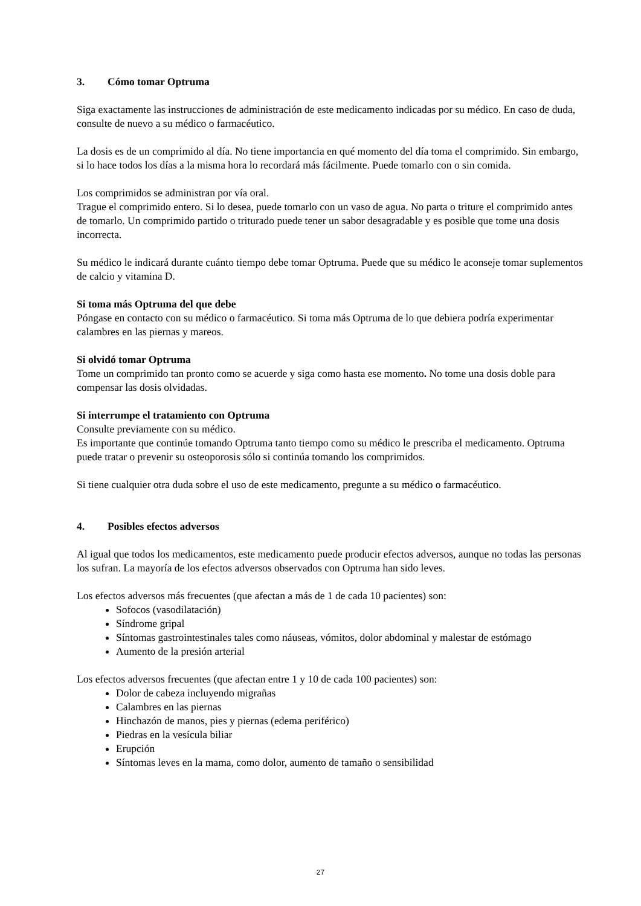3. Cómo tomar Optruma
Siga exactamente las instrucciones de administración de este medicamento indicadas por su médico. En caso de duda, consulte de nuevo a su médico o farmacéutico.
La dosis es de un comprimido al día. No tiene importancia en qué momento del día toma el comprimido. Sin embargo, si lo hace todos los días a la misma hora lo recordará más fácilmente. Puede tomarlo con o sin comida.
Los comprimidos se administran por vía oral.
Trague el comprimido entero. Si lo desea, puede tomarlo con un vaso de agua. No parta o triture el comprimido antes de tomarlo. Un comprimido partido o triturado puede tener un sabor desagradable y es posible que tome una dosis incorrecta.
Su médico le indicará durante cuánto tiempo debe tomar Optruma. Puede que su médico le aconseje tomar suplementos de calcio y vitamina D.
Si toma más Optruma del que debe
Póngase en contacto con su médico o farmacéutico. Si toma más Optruma de lo que debiera podría experimentar calambres en las piernas y mareos.
Si olvidó tomar Optruma
Tome un comprimido tan pronto como se acuerde y siga como hasta ese momento. No tome una dosis doble para compensar las dosis olvidadas.
Si interrumpe el tratamiento con Optruma
Consulte previamente con su médico.
Es importante que continúe tomando Optruma tanto tiempo como su médico le prescriba el medicamento. Optruma puede tratar o prevenir su osteoporosis sólo si continúa tomando los comprimidos.
Si tiene cualquier otra duda sobre el uso de este medicamento, pregunte a su médico o farmacéutico.
4. Posibles efectos adversos
Al igual que todos los medicamentos, este medicamento puede producir efectos adversos, aunque no todas las personas los sufran. La mayoría de los efectos adversos observados con Optruma han sido leves.
Los efectos adversos más frecuentes (que afectan a más de 1 de cada 10 pacientes) son:
Sofocos (vasodilatación)
Síndrome gripal
Síntomas gastrointestinales tales como náuseas, vómitos, dolor abdominal y malestar de estómago
Aumento de la presión arterial
Los efectos adversos frecuentes (que afectan entre 1 y 10 de cada 100 pacientes) son:
Dolor de cabeza incluyendo migrañas
Calambres en las piernas
Hinchazón de manos, pies y piernas (edema periférico)
Piedras en la vesícula biliar
Erupción
Síntomas leves en la mama, como dolor, aumento de tamaño o sensibilidad
27